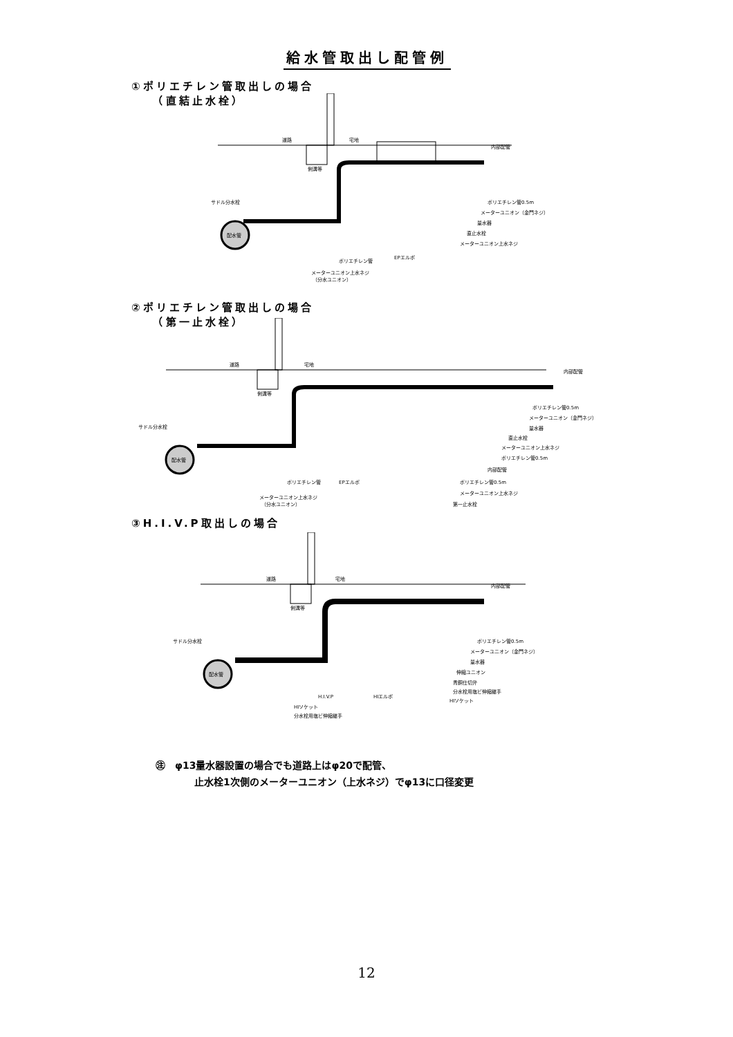給水管取出し配管例
①ポリエチレン管取出しの場合
　　（直結止水栓）
道路
宅地
内部配管
側溝等
サドル分水栓
配水管
ポリエチレン管0.5m
メーターユニオン（金門ネジ）
量水器
直止水栓
メーターユニオン上水ネジ
ポリエチレン管
EPエルボ
メーターユニオン上水ネジ
（分水ユニオン）
②ポリエチレン管取出しの場合
　　（第一止水栓）
道路
宅地
内部配管
側溝等
サドル分水栓
配水管
ポリエチレン管0.5m
メーターユニオン（金門ネジ）
量水器
直止水栓
メーターユニオン上水ネジ
ポリエチレン管0.5m
内部配管
ポリエチレン管0.5m
メーターユニオン上水ネジ
第一止水栓
ポリエチレン管
EPエルボ
メーターユニオン上水ネジ
（分水ユニオン）
③H.I.V.P取出しの場合
道路
宅地
内部配管
側溝等
サドル分水栓
配水管
ポリエチレン管0.5m
メーターユニオン（金門ネジ）
量水器
伸縮ユニオン
青銅仕切弁
分水栓用塩ビ伸縮継手
HIソケット
H.I.V.P
HIエルボ
HIソケット
分水栓用塩ビ伸縮継手
㊟　φ13量水器設置の場合でも道路上はφ20で配管、
　　　　止水栓1次側のメーターユニオン（上水ネジ）でφ13に口径変更
12